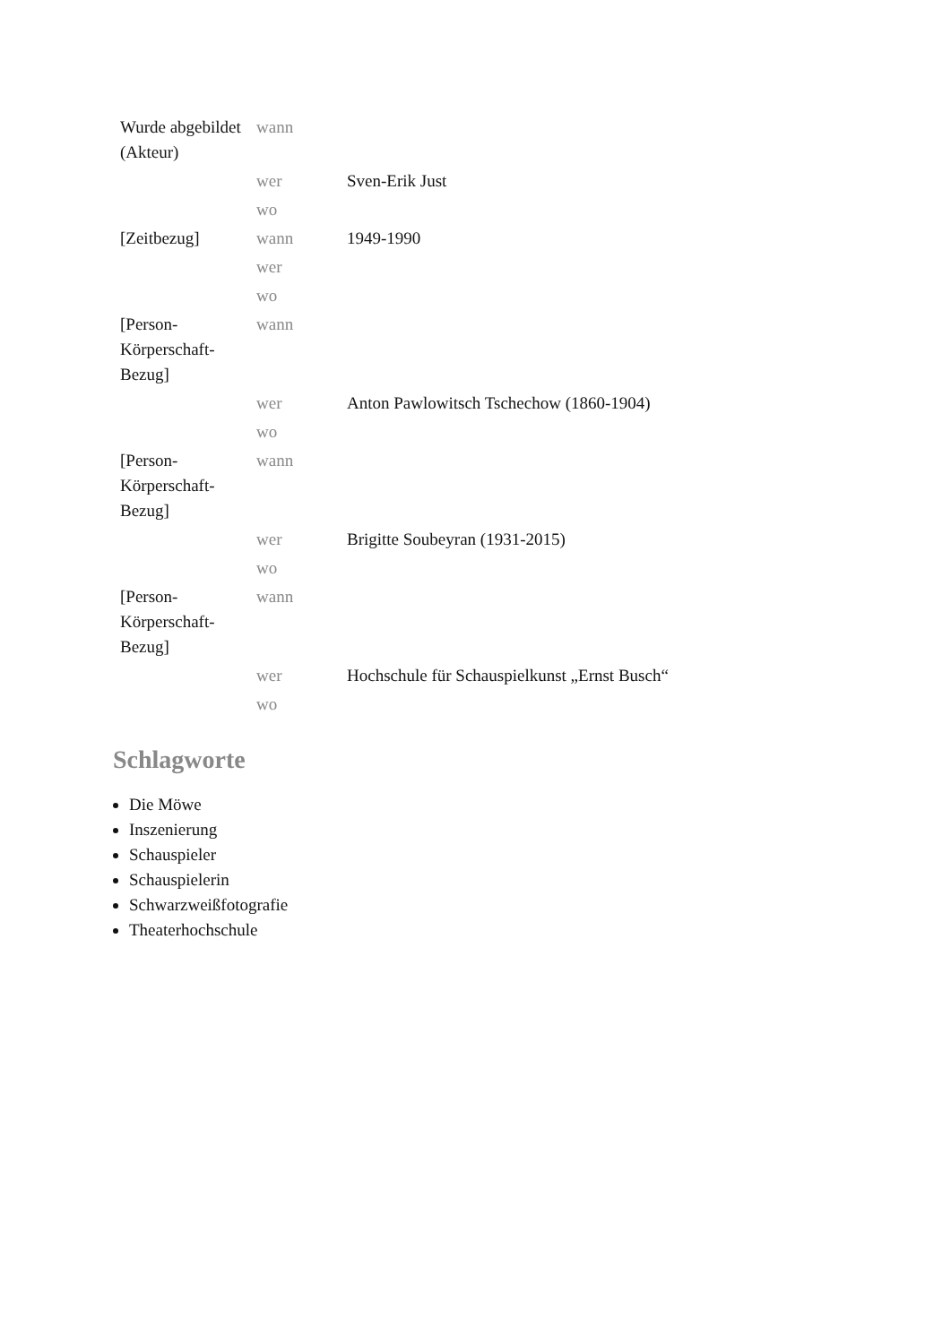| Wurde abgebildet (Akteur) | wann | |
| | wer | Sven-Erik Just |
| | wo | |
| [Zeitbezug] | wann | 1949-1990 |
| | wer | |
| | wo | |
| [Person-Körperschaft-Bezug] | wann | |
| | wer | Anton Pawlowitsch Tschechow (1860-1904) |
| | wo | |
| [Person-Körperschaft-Bezug] | wann | |
| | wer | Brigitte Soubeyran (1931-2015) |
| | wo | |
| [Person-Körperschaft-Bezug] | wann | |
| | wer | Hochschule für Schauspielkunst „Ernst Busch“ |
| | wo | |
Schlagworte
Die Möwe
Inszenierung
Schauspieler
Schauspielerin
Schwarzweißfotografie
Theaterhochschule